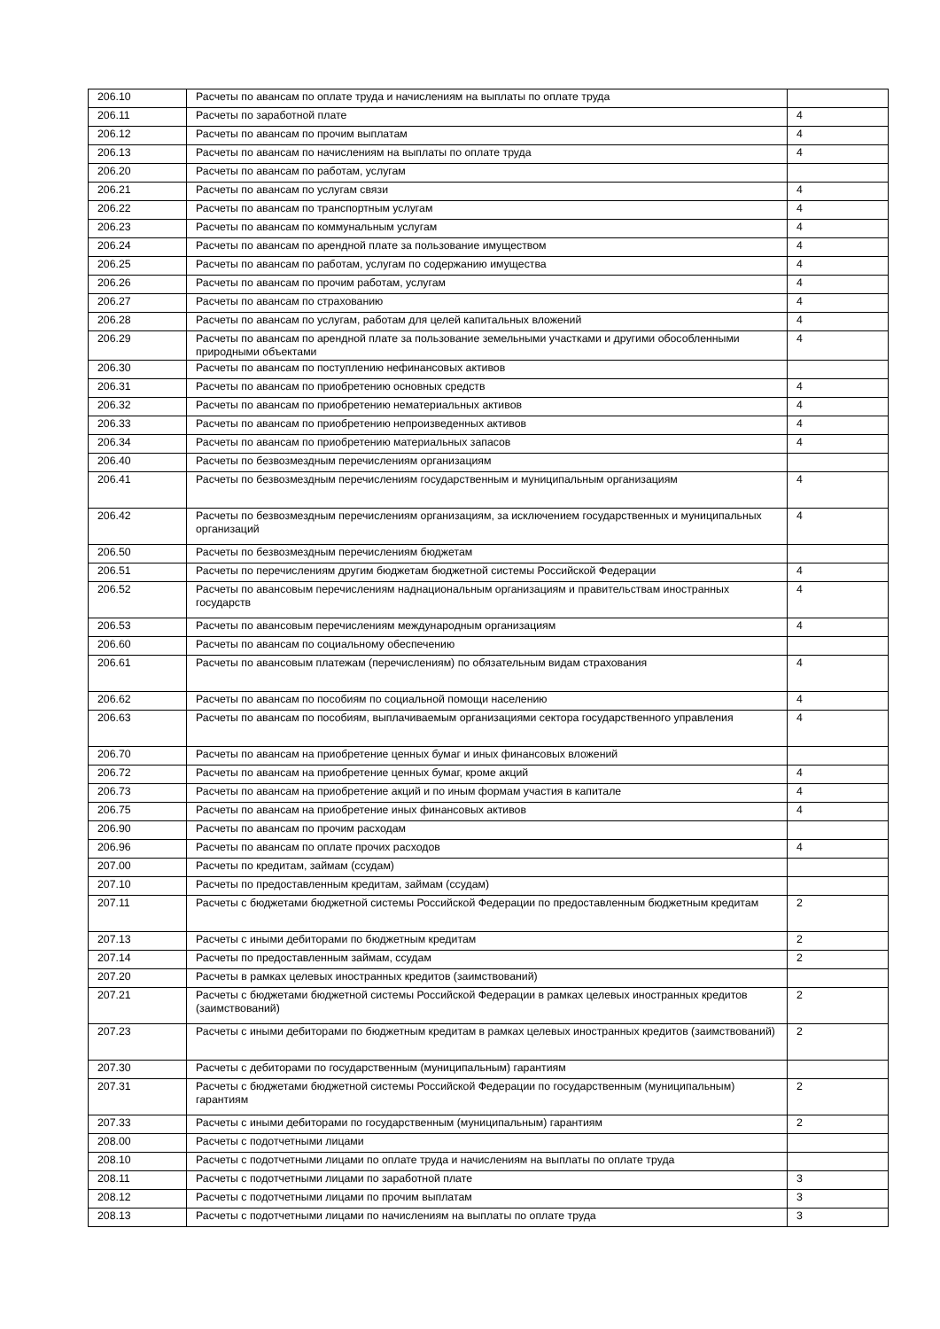| 206.10 | Расчеты по авансам по оплате труда и начислениям на выплаты по оплате труда | |
| 206.11 | Расчеты по заработной плате | 4 |
| 206.12 | Расчеты по авансам по прочим выплатам | 4 |
| 206.13 | Расчеты по авансам по начислениям на выплаты по оплате труда | 4 |
| 206.20 | Расчеты по авансам по работам, услугам | |
| 206.21 | Расчеты по авансам по услугам связи | 4 |
| 206.22 | Расчеты по авансам по транспортным услугам | 4 |
| 206.23 | Расчеты по авансам по коммунальным услугам | 4 |
| 206.24 | Расчеты по авансам по арендной плате за пользование имуществом | 4 |
| 206.25 | Расчеты по авансам по работам, услугам по содержанию имущества | 4 |
| 206.26 | Расчеты по авансам по прочим работам, услугам | 4 |
| 206.27 | Расчеты по авансам по страхованию | 4 |
| 206.28 | Расчеты по авансам по услугам, работам для целей капитальных вложений | 4 |
| 206.29 | Расчеты по авансам по арендной плате за пользование земельными участками и другими обособленными природными объектами | 4 |
| 206.30 | Расчеты по авансам по поступлению нефинансовых активов | |
| 206.31 | Расчеты по авансам по приобретению основных средств | 4 |
| 206.32 | Расчеты по авансам по приобретению нематериальных активов | 4 |
| 206.33 | Расчеты по авансам по приобретению непроизведенных активов | 4 |
| 206.34 | Расчеты по авансам по приобретению материальных запасов | 4 |
| 206.40 | Расчеты по безвозмездным перечислениям организациям | |
| 206.41 | Расчеты по безвозмездным перечислениям государственным и муниципальным организациям | 4 |
| 206.42 | Расчеты по безвозмездным перечислениям организациям, за исключением государственных и муниципальных организаций | 4 |
| 206.50 | Расчеты по безвозмездным перечислениям бюджетам | |
| 206.51 | Расчеты по перечислениям другим бюджетам бюджетной системы Российской Федерации | 4 |
| 206.52 | Расчеты по авансовым перечислениям наднациональным организациям и правительствам иностранных государств | 4 |
| 206.53 | Расчеты по авансовым перечислениям международным организациям | 4 |
| 206.60 | Расчеты по авансам по социальному обеспечению | |
| 206.61 | Расчеты по авансовым платежам (перечислениям) по обязательным видам страхования | 4 |
| 206.62 | Расчеты по авансам по пособиям по социальной помощи населению | 4 |
| 206.63 | Расчеты по авансам по пособиям, выплачиваемым организациями сектора государственного управления | 4 |
| 206.70 | Расчеты по авансам на приобретение ценных бумаг и иных финансовых вложений | |
| 206.72 | Расчеты по авансам на приобретение ценных бумаг, кроме акций | 4 |
| 206.73 | Расчеты по авансам на приобретение акций и по иным формам участия в капитале | 4 |
| 206.75 | Расчеты по авансам на приобретение иных финансовых активов | 4 |
| 206.90 | Расчеты по авансам по прочим расходам | |
| 206.96 | Расчеты по авансам по оплате прочих расходов | 4 |
| 207.00 | Расчеты по кредитам, займам (ссудам) | |
| 207.10 | Расчеты по предоставленным кредитам, займам (ссудам) | |
| 207.11 | Расчеты с бюджетами бюджетной системы Российской Федерации по предоставленным бюджетным кредитам | 2 |
| 207.13 | Расчеты с иными дебиторами по бюджетным кредитам | 2 |
| 207.14 | Расчеты по предоставленным займам, ссудам | 2 |
| 207.20 | Расчеты в рамках целевых иностранных кредитов (заимствований) | |
| 207.21 | Расчеты с бюджетами бюджетной системы Российской Федерации в рамках целевых иностранных кредитов (заимствований) | 2 |
| 207.23 | Расчеты с иными дебиторами по бюджетным кредитам в рамках целевых иностранных кредитов (заимствований) | 2 |
| 207.30 | Расчеты с дебиторами по государственным (муниципальным) гарантиям | |
| 207.31 | Расчеты с бюджетами бюджетной системы Российской Федерации по государственным (муниципальным) гарантиям | 2 |
| 207.33 | Расчеты с иными дебиторами по государственным (муниципальным) гарантиям | 2 |
| 208.00 | Расчеты с подотчетными лицами | |
| 208.10 | Расчеты с подотчетными лицами по оплате труда и начислениям на выплаты по оплате труда | |
| 208.11 | Расчеты с подотчетными лицами по заработной плате | 3 |
| 208.12 | Расчеты с подотчетными лицами по прочим выплатам | 3 |
| 208.13 | Расчеты с подотчетными лицами по начислениям на выплаты по оплате труда | 3 |